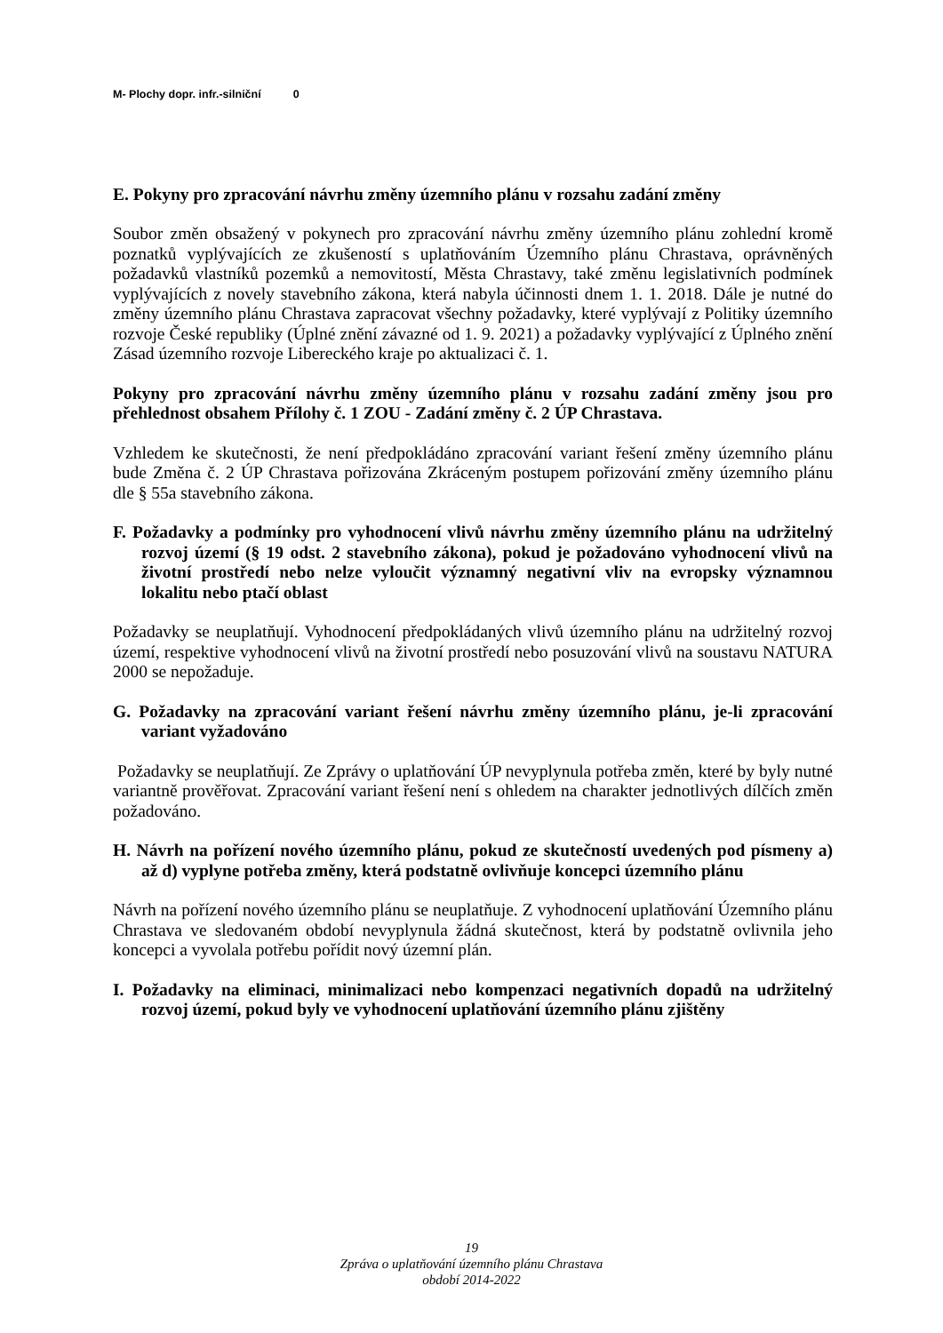| M- Plochy dopr. infr.-silniční | 0 |
E. Pokyny pro zpracování návrhu změny územního plánu v rozsahu zadání změny
Soubor změn obsažený v pokynech pro zpracování návrhu změny územního plánu zohlední kromě poznatků vyplývajících ze zkušeností s uplatňováním Územního plánu Chrastava, oprávněných požadavků vlastníků pozemků a nemovitostí, Města Chrastavy, také změnu legislativních podmínek vyplývajících z novely stavebního zákona, která nabyla účinnosti dnem 1. 1. 2018. Dále je nutné do změny územního plánu Chrastava zapracovat všechny požadavky, které vyplývají z Politiky územního rozvoje České republiky (Úplné znění závazné od 1. 9. 2021) a požadavky vyplývající z Úplného znění Zásad územního rozvoje Libereckého kraje po aktualizaci č. 1.
Pokyny pro zpracování návrhu změny územního plánu v rozsahu zadání změny jsou pro přehlednost obsahem Přílohy č. 1 ZOU - Zadání změny č. 2 ÚP Chrastava.
Vzhledem ke skutečnosti, že není předpokládáno zpracování variant řešení změny územního plánu bude Změna č. 2 ÚP Chrastava pořizována Zkráceným postupem pořizování změny územního plánu dle § 55a stavebního zákona.
F. Požadavky a podmínky pro vyhodnocení vlivů návrhu změny územního plánu na udržitelný rozvoj území (§ 19 odst. 2 stavebního zákona), pokud je požadováno vyhodnocení vlivů na životní prostředí nebo nelze vyloučit významný negativní vliv na evropsky významnou lokalitu nebo ptačí oblast
Požadavky se neuplatňují. Vyhodnocení předpokládaných vlivů územního plánu na udržitelný rozvoj území, respektive vyhodnocení vlivů na životní prostředí nebo posuzování vlivů na soustavu NATURA 2000 se nepožaduje.
G. Požadavky na zpracování variant řešení návrhu změny územního plánu, je-li zpracování variant vyžadováno
Požadavky se neuplatňují. Ze Zprávy o uplatňování ÚP nevyplynula potřeba změn, které by byly nutné variantně prověřovat. Zpracování variant řešení není s ohledem na charakter jednotlivých dílčích změn požadováno.
H. Návrh na pořízení nového územního plánu, pokud ze skutečností uvedených pod písmeny a) až d) vyplyne potřeba změny, která podstatně ovlivňuje koncepci územního plánu
Návrh na pořízení nového územního plánu se neuplatňuje. Z vyhodnocení uplatňování Územního plánu Chrastava ve sledovaném období nevyplynula žádná skutečnost, která by podstatně ovlivnila jeho koncepci a vyvolala potřebu pořídit nový územní plán.
I. Požadavky na eliminaci, minimalizaci nebo kompenzaci negativních dopadů na udržitelný rozvoj území, pokud byly ve vyhodnocení uplatňování územního plánu zjištěny
19
Zpráva o uplatňování územního plánu Chrastava
období 2014-2022